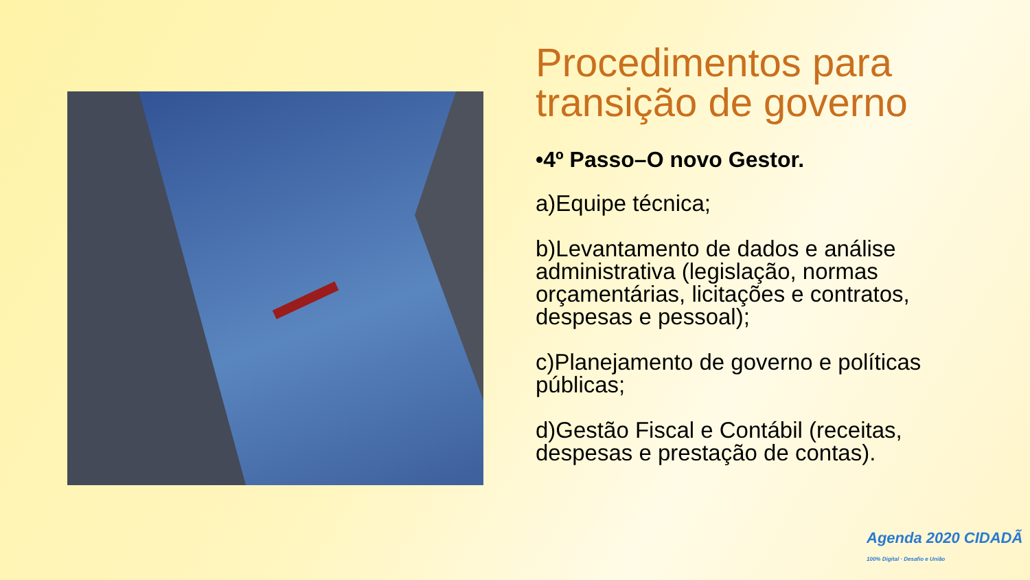Procedimentos para transição de governo
•4º Passo–O novo Gestor.
a)Equipe técnica;
b)Levantamento de dados e análise administrativa (legislação, normas orçamentárias, licitações e contratos, despesas e pessoal);
c)Planejamento de governo e políticas públicas;
d)Gestão Fiscal e Contábil (receitas, despesas e prestação de contas).
Agenda 2020 CIDADÃ
100% Digital · Desafio e União